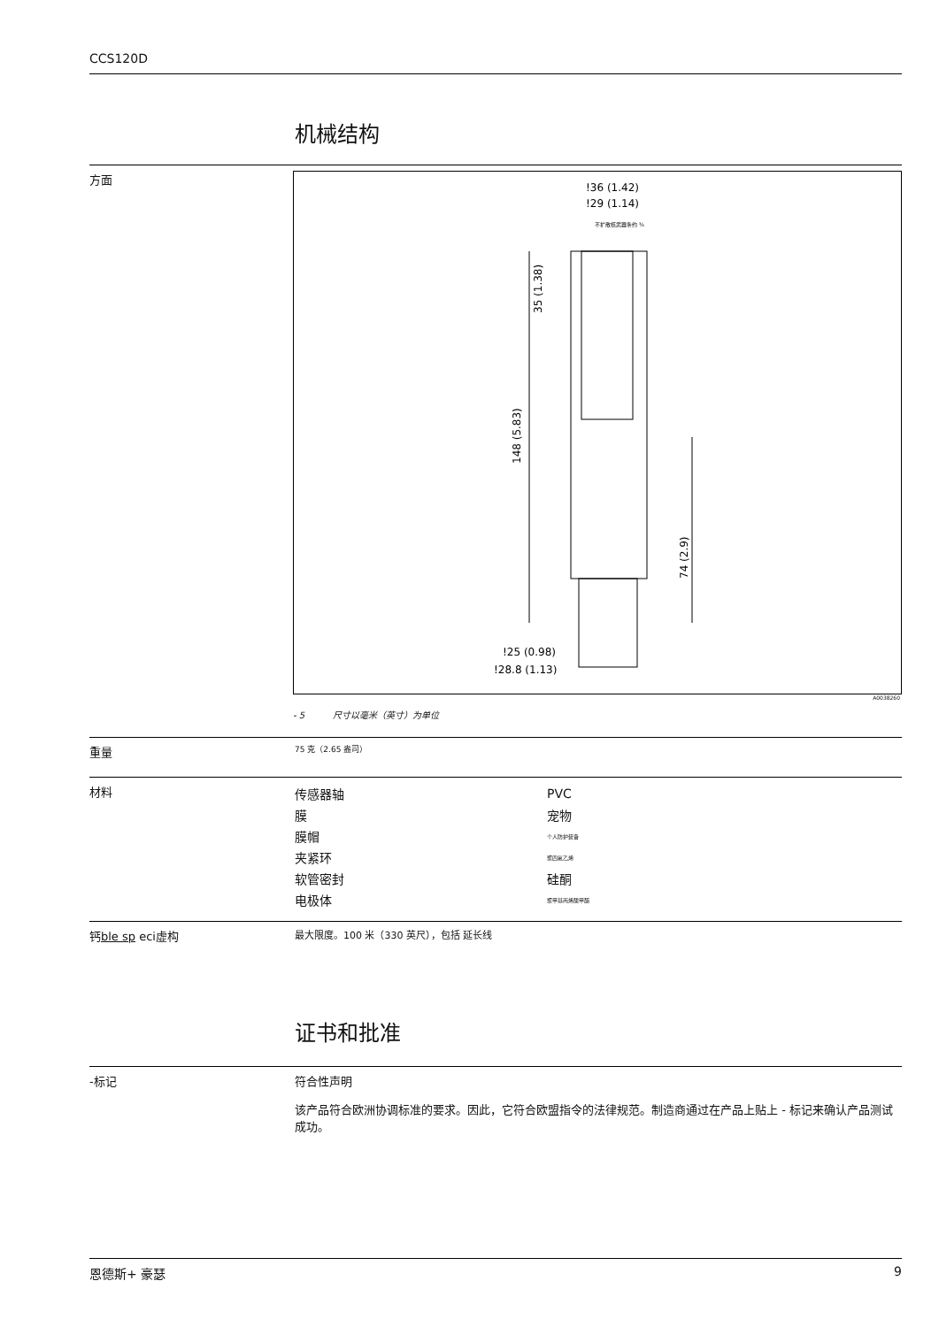CCS120D
机械结构
方面
!36 (1.42)
!29 (1.14)
不扩散核武器条约 ¾
35 (1.38)
148 (5.83)
74 (2.9)
!25 (0.98)
!28.8 (1.13)
A0038260
- 5 尺寸以毫米（英寸）为单位
重量
75 克（2.65 盎司）
材料
| 传感器轴 | PVC |
| 膜 | 宠物 |
| 膜帽 | 个人防护装备 |
| 夹紧环 | 聚四氟乙烯 |
| 软管密封 | 硅酮 |
| 电极体 | 聚甲基丙烯酸甲酯 |
钙ble sp eci虚构
最大限度。100 米（330 英尺），包括 延长线
证书和批准
-标记 符合性声明
该产品符合欧洲协调标准的要求。因此，它符合欧盟指令的法律规范。制造商通过在产品上贴上 - 标记来确认产品测试成功。
恩德斯+ 豪瑟 9